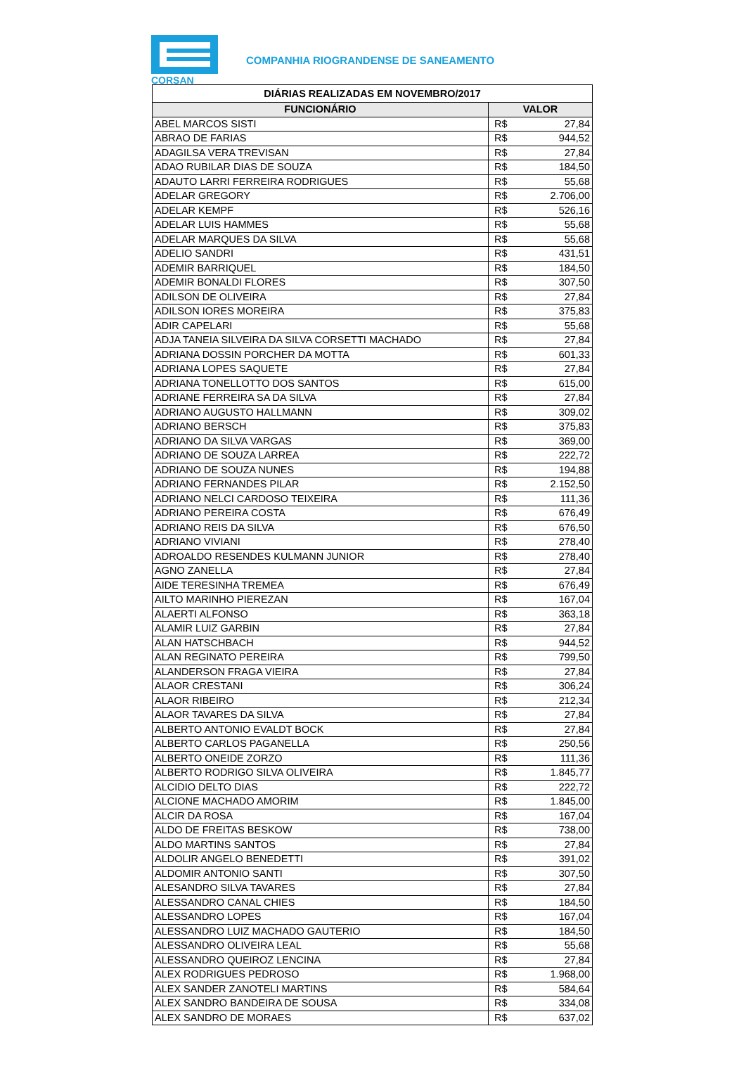CORSAN
COMPANHIA RIOGRANDENSE DE SANEAMENTO
| DIÁRIAS REALIZADAS EM NOVEMBRO/2017 | | |
| --- | --- | --- |
| FUNCIONÁRIO | VALOR | |
| ABEL MARCOS SISTI | R$ | 27,84 |
| ABRAO DE FARIAS | R$ | 944,52 |
| ADAGILSA VERA TREVISAN | R$ | 27,84 |
| ADAO RUBILAR DIAS DE SOUZA | R$ | 184,50 |
| ADAUTO LARRI FERREIRA RODRIGUES | R$ | 55,68 |
| ADELAR GREGORY | R$ | 2.706,00 |
| ADELAR KEMPF | R$ | 526,16 |
| ADELAR LUIS HAMMES | R$ | 55,68 |
| ADELAR MARQUES DA SILVA | R$ | 55,68 |
| ADELIO SANDRI | R$ | 431,51 |
| ADEMIR BARRIQUEL | R$ | 184,50 |
| ADEMIR BONALDI FLORES | R$ | 307,50 |
| ADILSON DE OLIVEIRA | R$ | 27,84 |
| ADILSON IORES MOREIRA | R$ | 375,83 |
| ADIR CAPELARI | R$ | 55,68 |
| ADJA TANEIA SILVEIRA DA SILVA CORSETTI MACHADO | R$ | 27,84 |
| ADRIANA DOSSIN PORCHER DA MOTTA | R$ | 601,33 |
| ADRIANA LOPES SAQUETE | R$ | 27,84 |
| ADRIANA TONELLOTTO DOS SANTOS | R$ | 615,00 |
| ADRIANE FERREIRA SA DA SILVA | R$ | 27,84 |
| ADRIANO AUGUSTO HALLMANN | R$ | 309,02 |
| ADRIANO BERSCH | R$ | 375,83 |
| ADRIANO DA SILVA VARGAS | R$ | 369,00 |
| ADRIANO DE SOUZA LARREA | R$ | 222,72 |
| ADRIANO DE SOUZA NUNES | R$ | 194,88 |
| ADRIANO FERNANDES PILAR | R$ | 2.152,50 |
| ADRIANO NELCI CARDOSO TEIXEIRA | R$ | 111,36 |
| ADRIANO PEREIRA COSTA | R$ | 676,49 |
| ADRIANO REIS DA SILVA | R$ | 676,50 |
| ADRIANO VIVIANI | R$ | 278,40 |
| ADROALDO RESENDES KULMANN JUNIOR | R$ | 278,40 |
| AGNO ZANELLA | R$ | 27,84 |
| AIDE TERESINHA TREMEA | R$ | 676,49 |
| AILTO MARINHO PIEREZAN | R$ | 167,04 |
| ALAERTI ALFONSO | R$ | 363,18 |
| ALAMIR LUIZ GARBIN | R$ | 27,84 |
| ALAN HATSCHBACH | R$ | 944,52 |
| ALAN REGINATO PEREIRA | R$ | 799,50 |
| ALANDERSON FRAGA VIEIRA | R$ | 27,84 |
| ALAOR CRESTANI | R$ | 306,24 |
| ALAOR RIBEIRO | R$ | 212,34 |
| ALAOR TAVARES DA SILVA | R$ | 27,84 |
| ALBERTO ANTONIO EVALDT BOCK | R$ | 27,84 |
| ALBERTO CARLOS PAGANELLA | R$ | 250,56 |
| ALBERTO ONEIDE ZORZO | R$ | 111,36 |
| ALBERTO RODRIGO SILVA OLIVEIRA | R$ | 1.845,77 |
| ALCIDIO DELTO DIAS | R$ | 222,72 |
| ALCIONE MACHADO AMORIM | R$ | 1.845,00 |
| ALCIR DA ROSA | R$ | 167,04 |
| ALDO DE FREITAS BESKOW | R$ | 738,00 |
| ALDO MARTINS SANTOS | R$ | 27,84 |
| ALDOLIR ANGELO BENEDETTI | R$ | 391,02 |
| ALDOMIR ANTONIO SANTI | R$ | 307,50 |
| ALESANDRO SILVA TAVARES | R$ | 27,84 |
| ALESSANDRO CANAL CHIES | R$ | 184,50 |
| ALESSANDRO LOPES | R$ | 167,04 |
| ALESSANDRO LUIZ MACHADO GAUTERIO | R$ | 184,50 |
| ALESSANDRO OLIVEIRA LEAL | R$ | 55,68 |
| ALESSANDRO QUEIROZ LENCINA | R$ | 27,84 |
| ALEX RODRIGUES PEDROSO | R$ | 1.968,00 |
| ALEX SANDER ZANOTELI MARTINS | R$ | 584,64 |
| ALEX SANDRO BANDEIRA DE SOUSA | R$ | 334,08 |
| ALEX SANDRO DE MORAES | R$ | 637,02 |